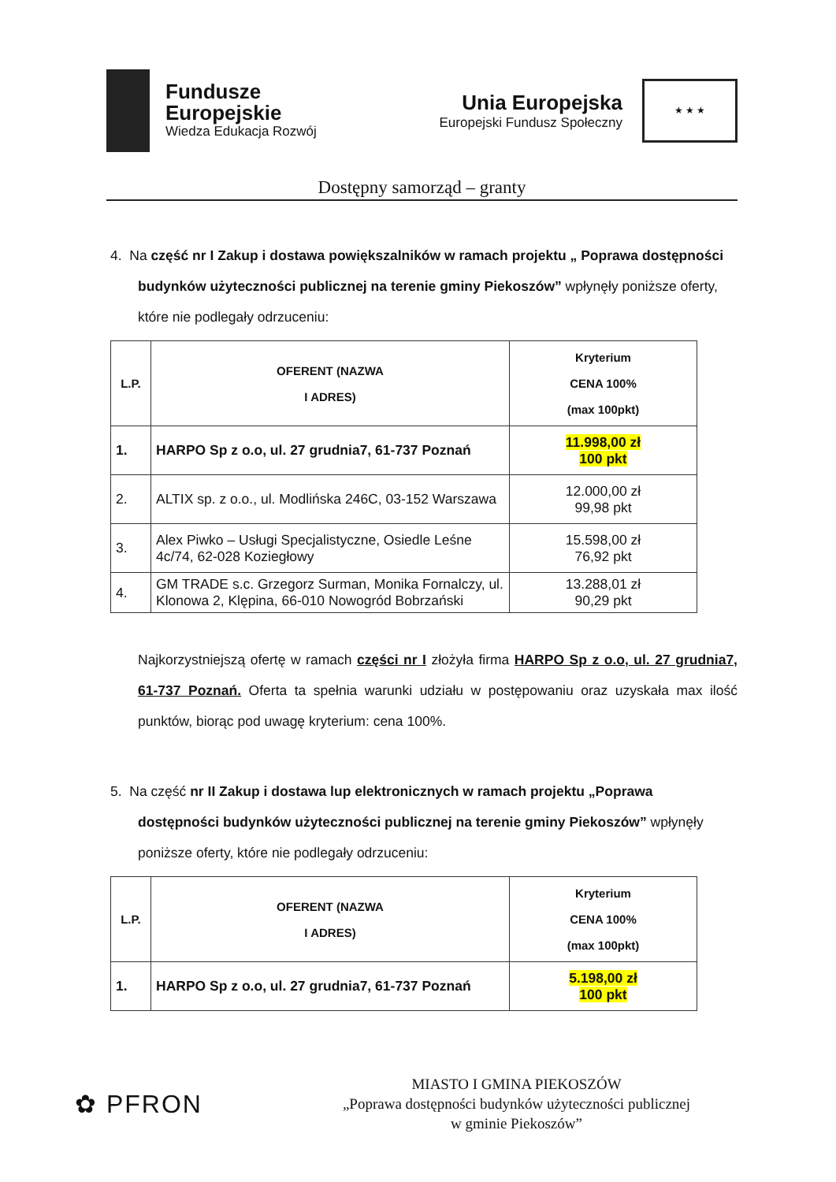Fundusze
Europejskie
Wiedza Edukacja Rozwój
Unia Europejska
Europejski Fundusz Społeczny
★ ★ ★
Dostępny samorząd – granty
4. Na część nr I Zakup i dostawa powiększalników w ramach projektu „ Poprawa dostępności budynków użyteczności publicznej na terenie gminy Piekoszów” wpłynęły poniższe oferty, które nie podlegały odrzuceniu:
| L.P. | OFERENT (NAZWA I ADRES) | Kryterium CENA 100% (max 100pkt) |
| --- | --- | --- |
| 1. | HARPO Sp z o.o, ul. 27 grudnia7, 61-737 Poznań | 11.998,00 zł 100 pkt |
| 2. | ALTIX sp. z o.o., ul. Modlińska 246C, 03-152 Warszawa | 12.000,00 zł 99,98 pkt |
| 3. | Alex Piwko – Usługi Specjalistyczne, Osiedle Leśne 4c/74, 62-028 Koziegłowy | 15.598,00 zł 76,92 pkt |
| 4. | GM TRADE s.c. Grzegorz Surman, Monika Fornalczy, ul. Klonowa 2, Klępina, 66-010 Nowogród Bobrzański | 13.288,01 zł 90,29 pkt |
Najkorzystniejszą ofertę w ramach części nr I złożyła firma HARPO Sp z o.o, ul. 27 grudnia7, 61-737 Poznań. Oferta ta spełnia warunki udziału w postępowaniu oraz uzyskała max ilość punktów, biorąc pod uwagę kryterium: cena 100%.
5. Na część nr II Zakup i dostawa lup elektronicznych w ramach projektu „Poprawa dostępności budynków użyteczności publicznej na terenie gminy Piekoszów” wpłynęły poniższe oferty, które nie podlegały odrzuceniu:
| L.P. | OFERENT (NAZWA I ADRES) | Kryterium CENA 100% (max 100pkt) |
| --- | --- | --- |
| 1. | HARPO Sp z o.o, ul. 27 grudnia7, 61-737 Poznań | 5.198,00 zł 100 pkt |
✿ PFRON
MIASTO I GMINA PIEKOSZÓW
„Poprawa dostępności budynków użyteczności publicznej
w gminie Piekoszów”